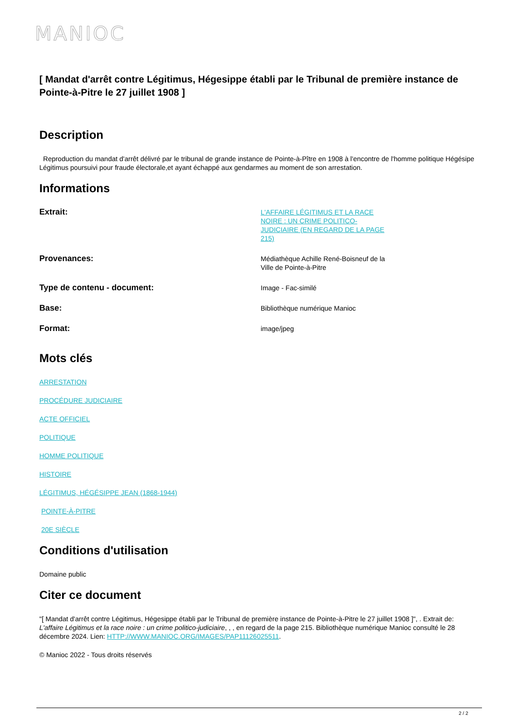MANIOC
[ Mandat d'arrêt contre Légitimus, Hégesippe établi par le Tribunal de première instance de Pointe-à-Pitre le 27 juillet 1908 ]
Description
Reproduction du mandat d'arrêt délivré par le tribunal de grande instance de Pointe-à-Pître en 1908 à l'encontre de l'homme politique Hégésipe Légitimus poursuivi pour fraude électorale,et ayant échappé aux gendarmes au moment de son arrestation.
Informations
| Extrait: | L'AFFAIRE LÉGITIMUS ET LA RACE NOIRE : UN CRIME POLITICO-JUDICIAIRE (EN REGARD DE LA PAGE 215) | |
| Provenances: | Médiathèque Achille René-Boisneuf de la Ville de Pointe-à-Pitre | |
| Type de contenu - document: | Image - Fac-similé | |
| Base: | Bibliothèque numérique Manioc | |
| Format: | image/jpeg | |
Mots clés
ARRESTATION
PROCÉDURE JUDICIAIRE
ACTE OFFICIEL
POLITIQUE
HOMME POLITIQUE
HISTOIRE
LÉGITIMUS, HÉGÉSIPPE JEAN (1868-1944)
POINTE-À-PITRE
20E SIÈCLE
Conditions d'utilisation
Domaine public
Citer ce document
"[ Mandat d'arrêt contre Légitimus, Hégesippe établi par le Tribunal de première instance de Pointe-à-Pitre le 27 juillet 1908 ]", . Extrait de: L'affaire Légitimus et la race noire : un crime politico-judiciaire, , , en regard de la page 215. Bibliothèque numérique Manioc consulté le 28 décembre 2024. Lien: HTTP://WWW.MANIOC.ORG/IMAGES/PAP11126025511.
© Manioc 2022 - Tous droits réservés
2 / 2